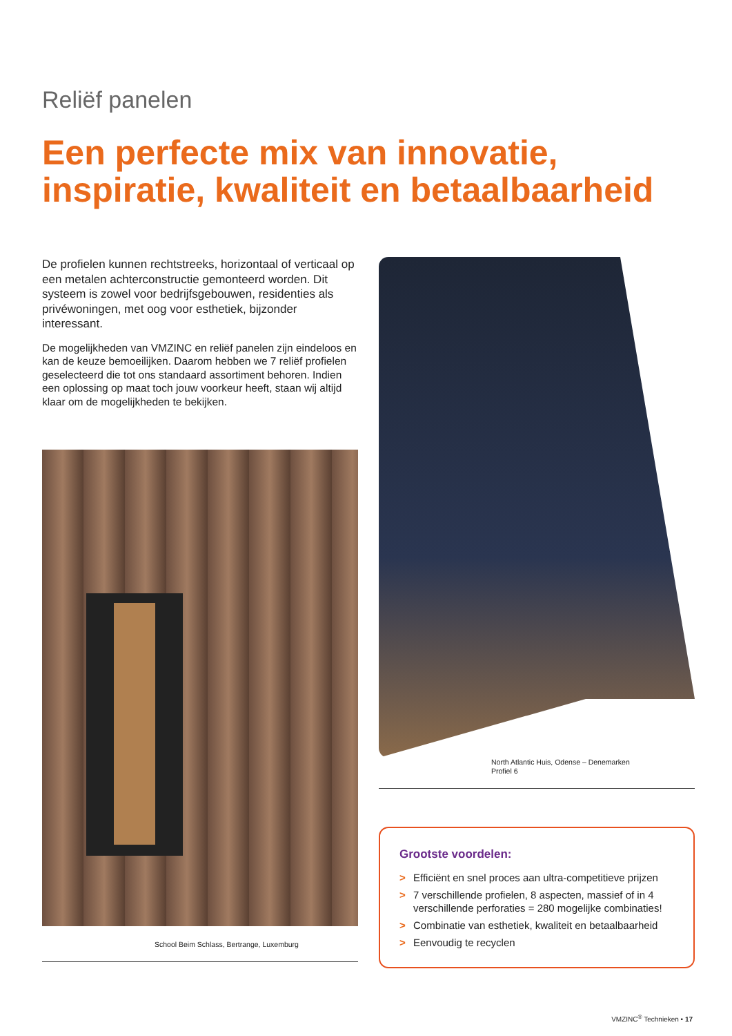Reliëf panelen
Een perfecte mix van innovatie, inspiratie, kwaliteit en betaalbaarheid
De profielen kunnen rechtstreeks, horizontaal of verticaal op een metalen achterconstructie gemonteerd worden. Dit systeem is zowel voor bedrijfsgebouwen, residenties als privéwoningen, met oog voor esthetiek, bijzonder interessant.
De mogelijkheden van VMZINC en reliëf panelen zijn eindeloos en kan de keuze bemoeilijken. Daarom hebben we 7 reliëf profielen geselecteerd die tot ons standaard assortiment behoren. Indien een oplossing op maat toch jouw voorkeur heeft, staan wij altijd klaar om de mogelijkheden te bekijken.
School Beim Schlass, Bertrange, Luxemburg
North Atlantic Huis, Odense – Denemarken
Profiel 6
Grootste voordelen:
> Efficiënt en snel proces aan ultra-competitieve prijzen
> 7 verschillende profielen, 8 aspecten, massief of in 4 verschillende perforaties = 280 mogelijke combinaties!
> Combinatie van esthetiek, kwaliteit en betaalbaarheid
> Eenvoudig te recyclen
VMZINC<sup>®</sup> Technieken • 17